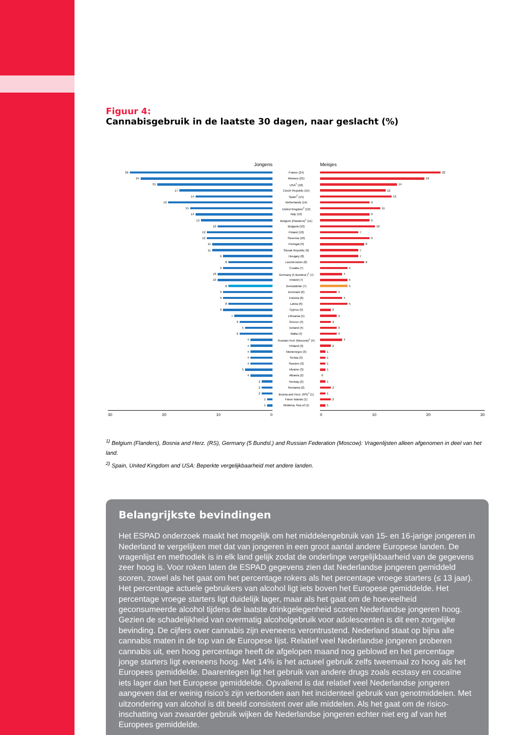Figuur 4:
Cannabisgebruik in de laatste 30 dagen, naar geslacht (%)
Jongens Meisjes
26 France (24) 22
24 Monaco (21) 19
21 USA<sup>2</sup> (18) 14
17 Czech Republic (15) 12
14 Spain<sup>2</sup> (15) 13
19 Netherlands (14) 9
15 United Kingdom<sup>2</sup> (13) 11
14 Italy (12) 9
13 Belgium (Flanders)<sup>1</sup> (11) 9
10 Bulgaria (10) 10
12 Poland (10) 7
12 Slovenia (10) 9
11 Portugal (9) 8
11 Slovak Republic (9) 7
9 Hungary (8) 7
8 Liechtenstein (8) 8
9 Croatia (7) 5
10 Germany (5 Bundesl.)<sup>1</sup> (7) 4
10 Ireland (7) 5
8 Gemiddelde (7) 5
9 Denmark (6) 3
9 Estonia (6) 4
8 Latvia (6) 5
9 Cyprus (5) 2
7 Lithuania (5) 3
6 Greece (4) 2
5 Iceland (4) 3
6 Malta (4) 3
4 Russian Fed. (Moscow)<sup>1</sup> (4) 4
4 Finland (3) 2
4 Montenegro (3) 1
4 Serbia (3) 1
4 Sweden (3) 1
5 Ukraine (3) 1
4 Albania (2) 0
2 Norway (2) 1
2 Romania (2) 2
2 Bosnia and Herz. (RS)<sup>1</sup> (1) 1
1 Faroe Islands (1) 2
1 Moldova, Rep.of (1) 1
30 20 10 0 0 10 20 30
<sup>1)</sup> Belgium (Flanders), Bosnia and Herz. (RS), Germany (5 Bundsl.) and Russian Federation (Moscow): Vragenlijsten alleen afgenomen in deel van het land.
<sup>2)</sup> Spain, United Kingdom and USA: Beperkte vergelijkbaarheid met andere landen.
Belangrijkste bevindingen
Het ESPAD onderzoek maakt het mogelijk om het middelengebruik van 15- en 16-jarige jongeren in Nederland te vergelijken met dat van jongeren in een groot aantal andere Europese landen. De vragen­lijst en methodiek is in elk land gelijk zodat de onderlinge vergelijkbaarheid van de gegevens zeer hoog is. Voor roken laten de ESPAD gegevens zien dat Nederlandse jongeren gemiddeld scoren, zowel als het gaat om het percentage rokers als het percentage vroege starters (≤ 13 jaar). Het percentage actuele ge­bruikers van alcohol ligt iets boven het Europese gemiddelde. Het percentage vroege starters ligt duidelijk lager, maar als het gaat om de hoeveelheid geconsumeerde alcohol tijdens de laatste drinkgelegenheid scoren Nederlandse jongeren hoog. Gezien de schadelijkheid van overmatig alcoholgebruik voor adoles­centen is dit een zorgelijke bevinding. De cijfers over cannabis zijn eveneens verontrustend. Nederland staat op bijna alle cannabis maten in de top van de Europese lijst. Relatief veel Nederlandse jongeren proberen cannabis uit, een hoog percentage heeft de afgelopen maand nog geblowd en het percentage jonge starters ligt eveneens hoog. Met 14% is het actueel gebruik zelfs tweemaal zo hoog als het Euro­pees gemiddelde. Daarentegen ligt het gebruik van andere drugs zoals ecstasy en cocaïne iets lager dan het Europese gemiddelde. Opvallend is dat relatief veel Nederlandse jongeren aangeven dat er weinig risico’s zijn verbonden aan het incidenteel gebruik van genotmiddelen. Met uitzondering van alcohol is dit beeld consistent over alle middelen. Als het gaat om de risico-inschatting van zwaarder gebruik wijken de Nederlandse jongeren echter niet erg af van het Europees gemiddelde.